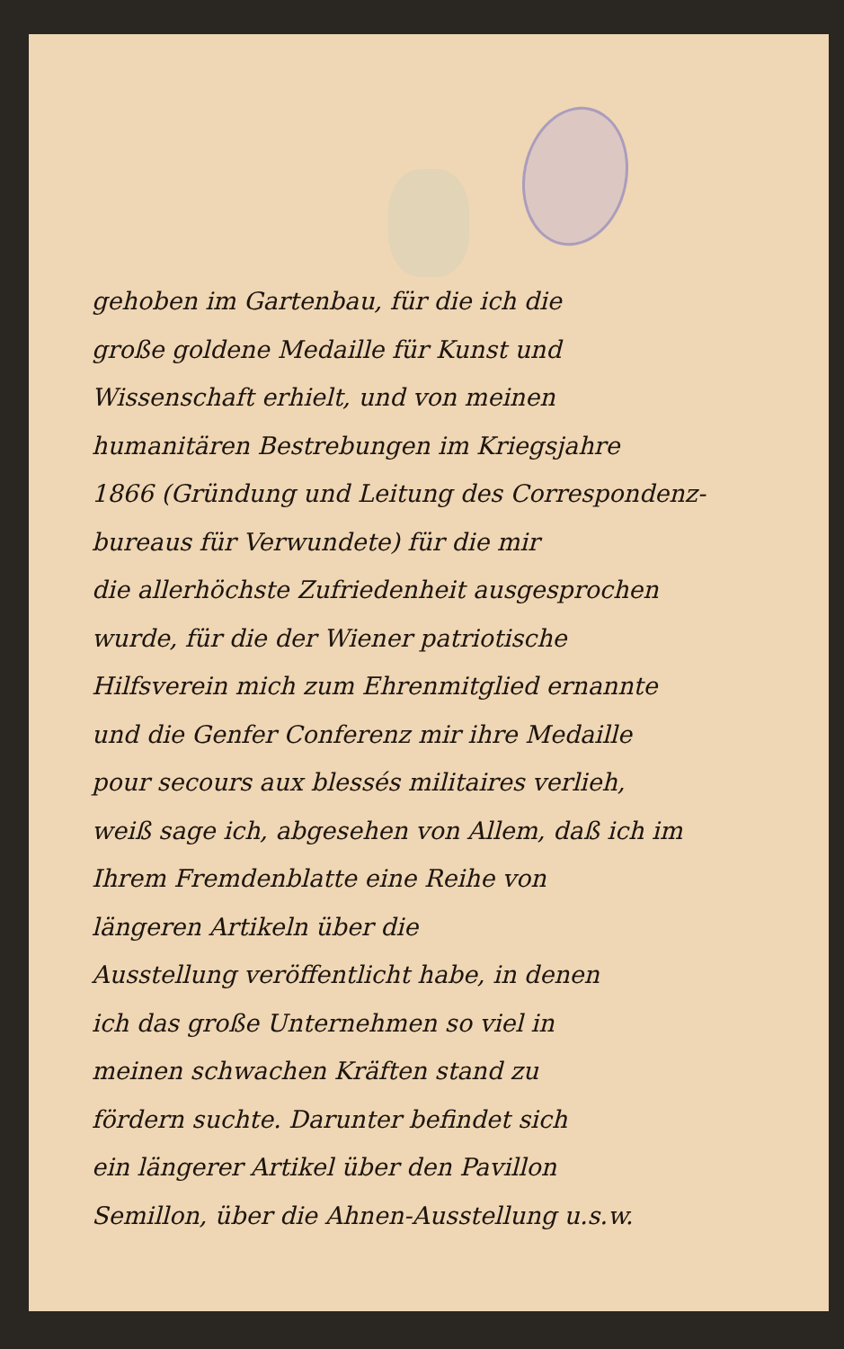gehoben im Gartenbau, für die ich die
große goldene Medaille für Kunst und
Wissenschaft erhielt, und von meinen
humanitären Bestrebungen im Kriegsjahre
1866 (Gründung und Leitung des Correspondenz-
bureaus für Verwundete) für die mir
die allerhöchste Zufriedenheit ausgesprochen
wurde, für die der Wiener patriotische
Hilfsverein mich zum Ehrenmitglied ernannte
und die Genfer Conferenz mir ihre Medaille
pour secours aux blessés militaires verlieh,
weiß sage ich, abgesehen von Allem, daß ich im
Ihrem Fremdenblatte eine Reihe von
längeren Artikeln über die
Ausstellung veröffentlicht habe, in denen
ich das große Unternehmen so viel in
meinen schwachen Kräften stand zu
fördern suchte. Darunter befindet sich
ein längerer Artikel über den Pavillon
Semillon, über die Ahnen-Ausstellung u.s.w.